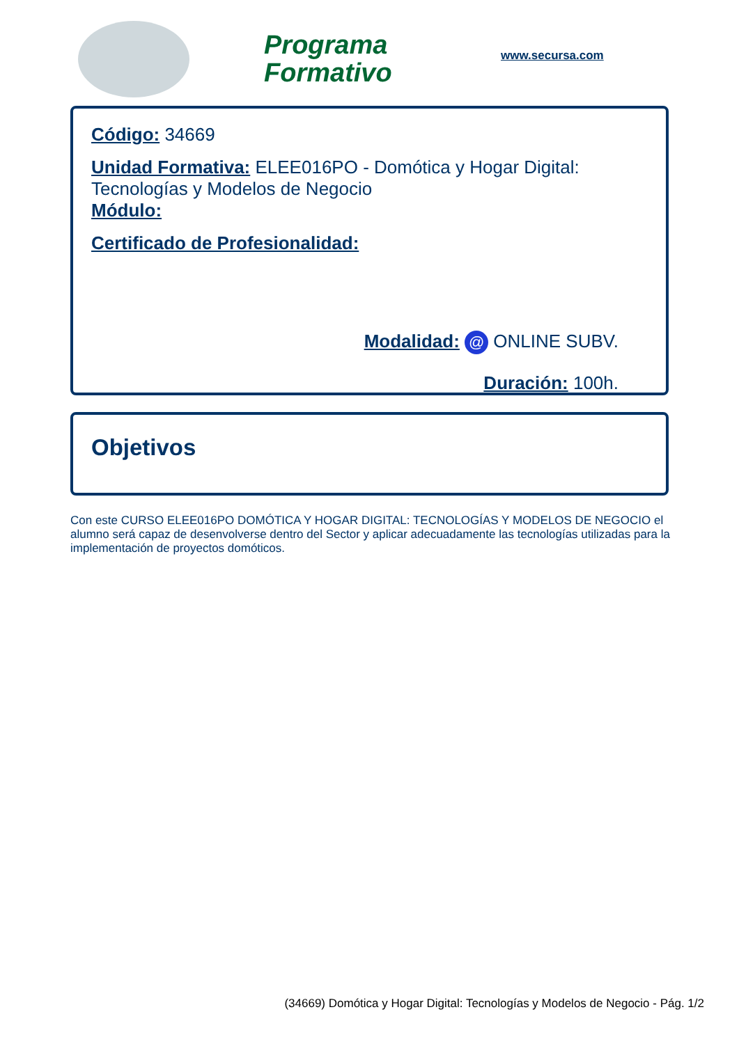Programa Formativo
www.secursa.com
Código: 34669
Unidad Formativa: ELEE016PO - Domótica y Hogar Digital: Tecnologías y Modelos de Negocio
Módulo:
Certificado de Profesionalidad:
Modalidad: @ ONLINE SUBV.
Duración: 100h.
Objetivos
Con este CURSO ELEE016PO DOMÓTICA Y HOGAR DIGITAL: TECNOLOGÍAS Y MODELOS DE NEGOCIO el alumno será capaz de desenvolverse dentro del Sector y aplicar adecuadamente las tecnologías utilizadas para la implementación de proyectos domóticos.
(34669) Domótica y Hogar Digital: Tecnologías y Modelos de Negocio - Pág. 1/2